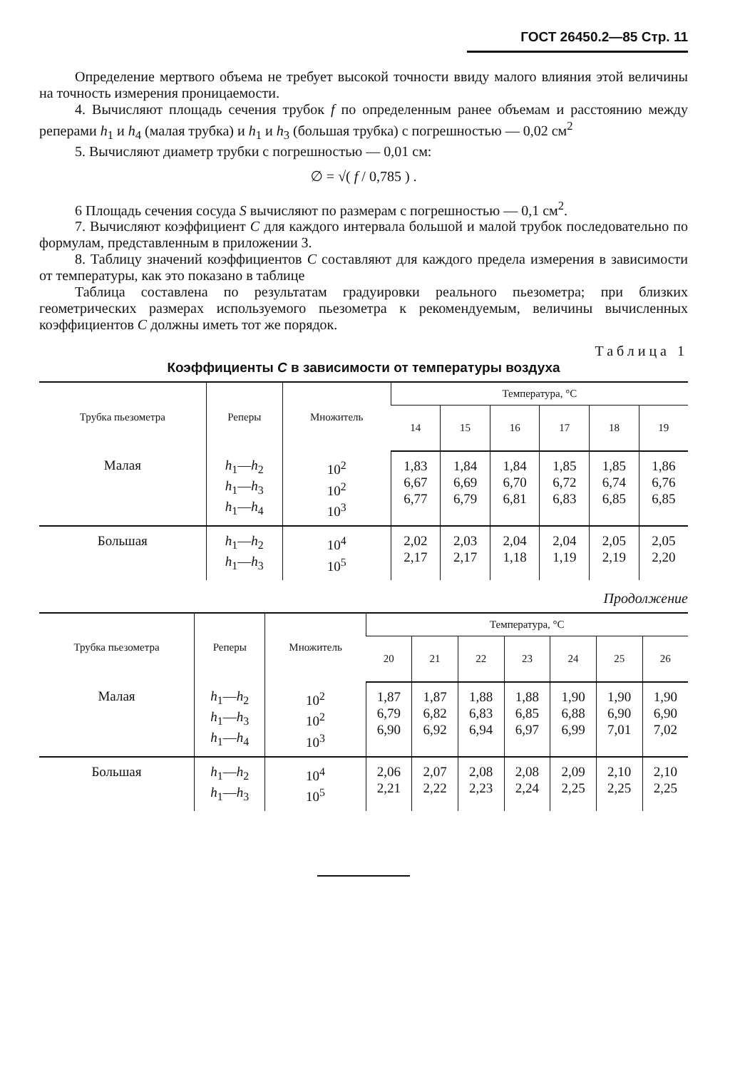ГОСТ 26450.2—85 Стр. 11
Определение мертвого объема не требует высокой точности ввиду малого влияния этой величины на точность измерения проницаемости.
4. Вычисляют площадь сечения трубок f по определенным ранее объемам и расстоянию между реперами h<sub>1</sub> и h<sub>4</sub> (малая трубка) и h<sub>1</sub> и h<sub>3</sub> (большая трубка) с погрешностью — 0,02 см<sup>2</sup>
5. Вычисляют диаметр трубки с погрешностью — 0,01 см:
∅ = √( f / 0,785 ) .
6 Площадь сечения сосуда S вычисляют по размерам с погрешностью — 0,1 см<sup>2</sup>.
7. Вычисляют коэффициент C для каждого интервала большой и малой трубок последовательно по формулам, представленным в приложении 3.
8. Таблицу значений коэффициентов C составляют для каждого предела измерения в зависимости от температуры, как это показано в таблице
Таблица составлена по результатам градуировки реального пьезометра; при близких геометрических размерах используемого пьезометра к рекомендуемым, величины вычисленных коэффициентов C должны иметь тот же порядок.
Таблица 1
Коэффициенты C в зависимости от температуры воздуха
| Трубка пьезометра | Реперы | Множитель | Температура, °С | | | | | |
| --- | --- | --- | --- | --- | --- | --- | --- | --- |
| | | | 14 | 15 | 16 | 17 | 18 | 19 |
| Малая | h<sub>1</sub>— h<sub>2</sub> h<sub>1</sub>— h<sub>3</sub> h<sub>1</sub>— h<sub>4</sub> | 10<sup>2</sup> 10<sup>2</sup> 10<sup>3</sup> | 1,83 6,67 6,77 | 1,84 6,69 6,79 | 1,84 6,70 6,81 | 1,85 6,72 6,83 | 1,85 6,74 6,85 | 1,86 6,76 6,85 |
| Большая | h<sub>1</sub>— h<sub>2</sub> h<sub>1</sub>— h<sub>3</sub> | 10<sup>4</sup> 10<sup>5</sup> | 2,02 2,17 | 2,03 2,17 | 2,04 1,18 | 2,04 1,19 | 2,05 2,19 | 2,05 2,20 |
Продолжение
| Трубка пьезометра | Реперы | Множитель | Температура, °С | | | | | | |
| --- | --- | --- | --- | --- | --- | --- | --- | --- | --- |
| | | | 20 | 21 | 22 | 23 | 24 | 25 | 26 |
| Малая | h<sub>1</sub>— h<sub>2</sub> h<sub>1</sub>— h<sub>3</sub> h<sub>1</sub>— h<sub>4</sub> | 10<sup>2</sup> 10<sup>2</sup> 10<sup>3</sup> | 1,87 6,79 6,90 | 1,87 6,82 6,92 | 1,88 6,83 6,94 | 1,88 6,85 6,97 | 1,90 6,88 6,99 | 1,90 6,90 7,01 | 1,90 6,90 7,02 |
| Большая | h<sub>1</sub>— h<sub>2</sub> h<sub>1</sub>— h<sub>3</sub> | 10<sup>4</sup> 10<sup>5</sup> | 2,06 2,21 | 2,07 2,22 | 2,08 2,23 | 2,08 2,24 | 2,09 2,25 | 2,10 2,25 | 2,10 2,25 |